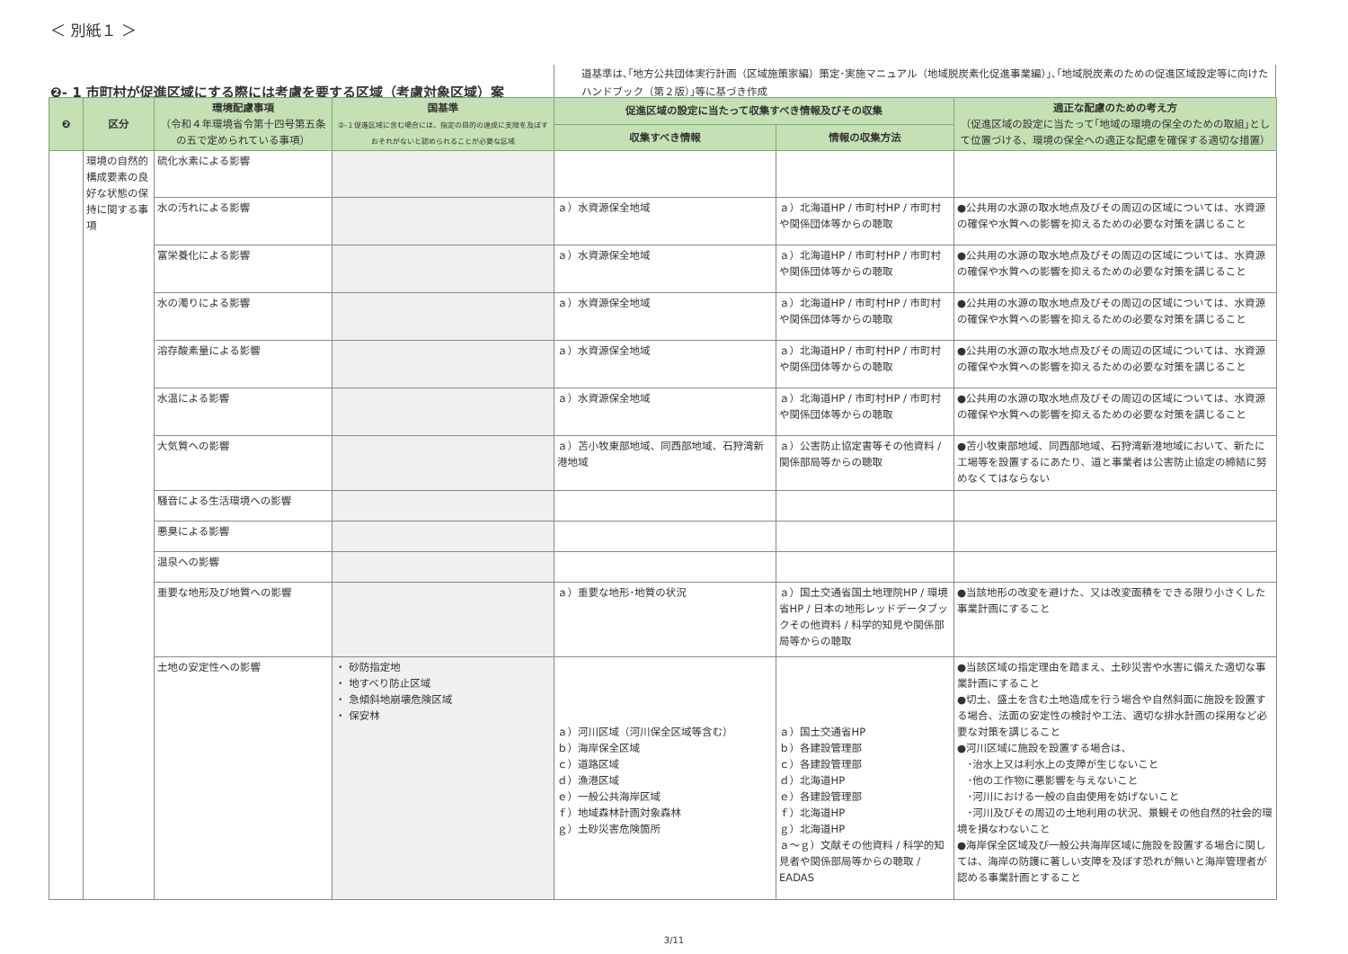＜ 別紙１ ＞
❷- 1 市町村が促進区域にする際には考慮を要する区域（考慮対象区域）案
道基準は､｢地方公共団体実行計画（区域施策家編）策定･実施マニュアル（地域脱炭素化促進事業編）｣､｢地域脱炭素のための促進区域設定等に向けたハンドブック（第２版）｣等に基づき作成
| ❷ | 区分 | 環境配慮事項 （令和４年環境省令第十四号第五条の五で定められている事項） | 国基準 ②-１促進区域に含む場合には、指定の目的の達成に支障を及ぼすおそれがないと認められることが必要な区域 | 促進区域の設定に当たって収集すべき情報及びその収集 | | 適正な配慮のための考え方 （促進区域の設定に当たって｢地域の環境の保全のための取組｣として位置づける、環境の保全への適正な配慮を確保する適切な措置） |
| --- | --- | --- | --- | --- | --- | --- |
| | | | | 収集すべき情報 | 情報の収集方法 | |
| | 環境の自然的構成要素の良好な状態の保持に関する事項 | 硫化水素による影響 | | | | |
| | | 水の汚れによる影響 | | ａ）水資源保全地域 | ａ）北海道HP / 市町村HP / 市町村や関係団体等からの聴取 | ●公共用の水源の取水地点及びその周辺の区域については、水資源の確保や水質への影響を抑えるための必要な対策を講じること |
| | | 富栄養化による影響 | | ａ）水資源保全地域 | ａ）北海道HP / 市町村HP / 市町村や関係団体等からの聴取 | ●公共用の水源の取水地点及びその周辺の区域については、水資源の確保や水質への影響を抑えるための必要な対策を講じること |
| | | 水の濁りによる影響 | | ａ）水資源保全地域 | ａ）北海道HP / 市町村HP / 市町村や関係団体等からの聴取 | ●公共用の水源の取水地点及びその周辺の区域については、水資源の確保や水質への影響を抑えるための必要な対策を講じること |
| | | 溶存酸素量による影響 | | ａ）水資源保全地域 | ａ）北海道HP / 市町村HP / 市町村や関係団体等からの聴取 | ●公共用の水源の取水地点及びその周辺の区域については、水資源の確保や水質への影響を抑えるための必要な対策を講じること |
| | | 水温による影響 | | ａ）水資源保全地域 | ａ）北海道HP / 市町村HP / 市町村や関係団体等からの聴取 | ●公共用の水源の取水地点及びその周辺の区域については、水資源の確保や水質への影響を抑えるための必要な対策を講じること |
| | | 大気質への影響 | | ａ）苫小牧東部地域、同西部地域、石狩湾新港地域 | ａ）公害防止協定書等その他資料 / 関係部局等からの聴取 | ●苫小牧東部地域、同西部地域、石狩湾新港地域において、新たに工場等を設置するにあたり、道と事業者は公害防止協定の締結に努めなくてはならない |
| | | 騒音による生活環境への影響 | | | | |
| | | 悪臭による影響 | | | | |
| | | 温泉への影響 | | | | |
| | | 重要な地形及び地質への影響 | | ａ）重要な地形･地質の状況 | ａ）国土交通省国土地理院HP / 環境省HP / 日本の地形レッドデータブックその他資料 / 科学的知見や関係部局等からの聴取 | ●当該地形の改変を避けた、又は改変面積をできる限り小さくした事業計画にすること |
| | | 土地の安定性への影響 | ・ 砂防指定地 ・ 地すべり防止区域 ・ 急傾斜地崩壊危険区域 ・ 保安林 | ａ）河川区域（河川保全区域等含む） ｂ）海岸保全区域 ｃ）道路区域 ｄ）漁港区域 ｅ）一般公共海岸区域 ｆ）地域森林計画対象森林 ｇ）土砂災害危険箇所 | ａ）国土交通省HP ｂ）各建設管理部 ｃ）各建設管理部 ｄ）北海道HP ｅ）各建設管理部 ｆ）北海道HP ｇ）北海道HP ａ～ｇ）文献その他資料 / 科学的知見者や関係部局等からの聴取 / EADAS | ●当該区域の指定理由を踏まえ、土砂災害や水害に備えた適切な事業計画にすること ●切土、盛土を含む土地造成を行う場合や自然斜面に施設を設置する場合、法面の安定性の検討や工法、適切な排水計画の採用など必要な対策を講じること ●河川区域に施設を設置する場合は、 ･治水上又は利水上の支障が生じないこと ･他の工作物に悪影響を与えないこと ･河川における一般の自由使用を妨げないこと ･河川及びその周辺の土地利用の状況、景観その他自然的社会的環境を損なわないこと ●海岸保全区域及び一般公共海岸区域に施設を設置する場合に関しては、海岸の防護に著しい支障を及ぼす恐れが無いと海岸管理者が認める事業計画とすること |
3/11